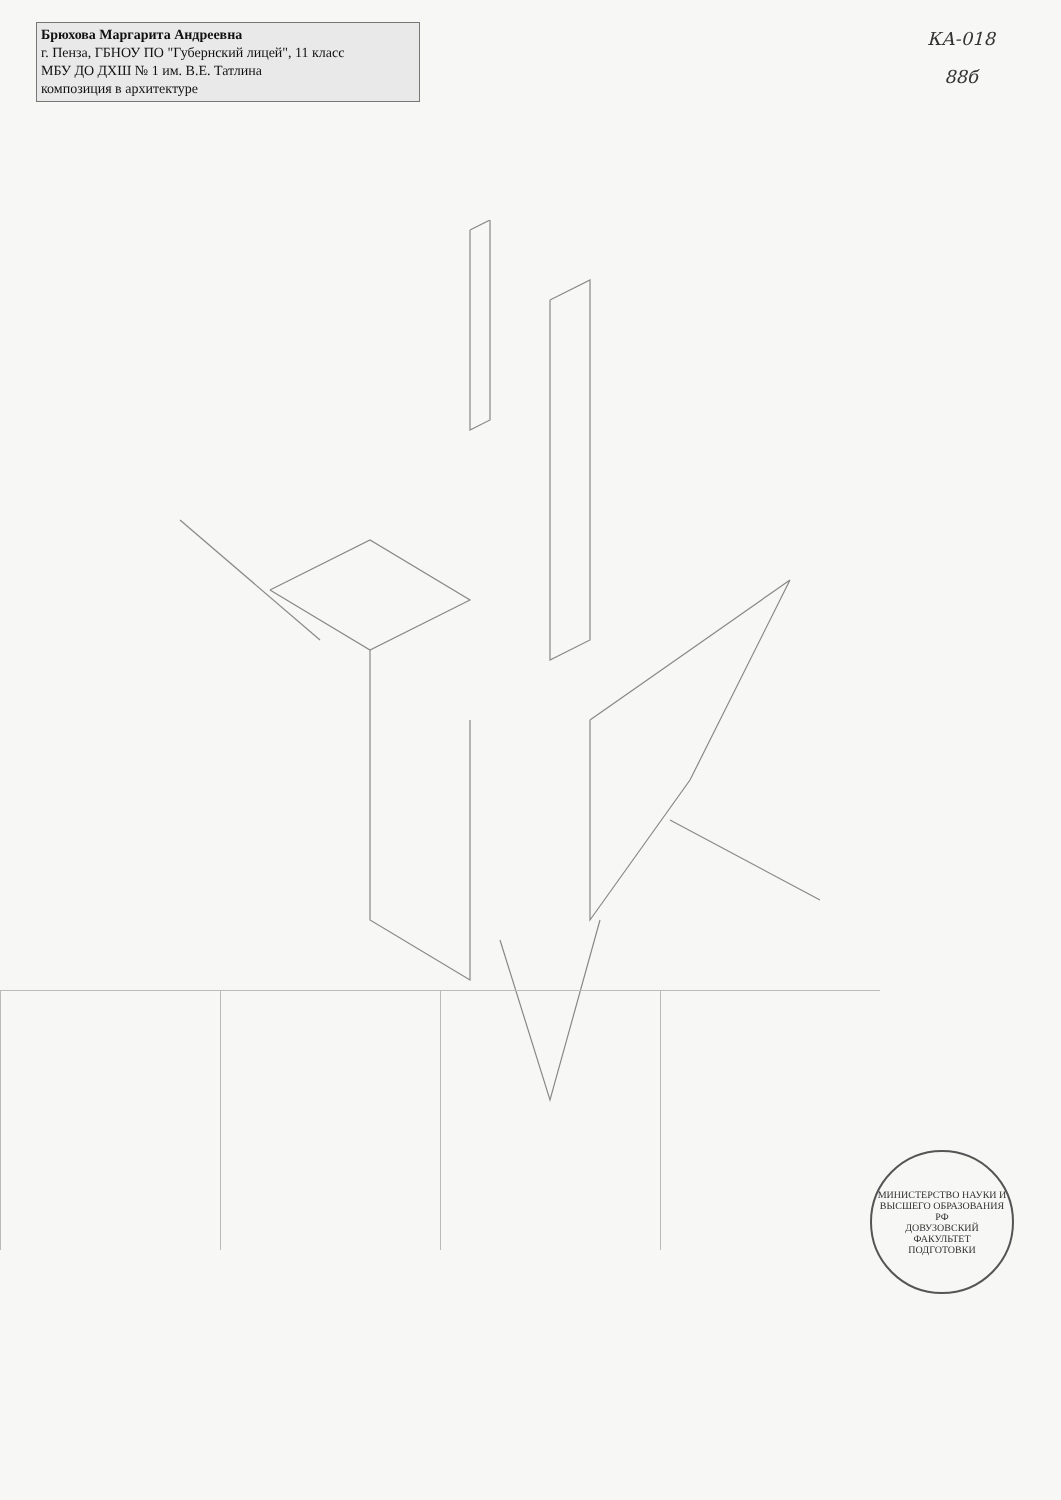Брюхова Маргарита Андреевна
г. Пенза, ГБНОУ ПО "Губернский лицей", 11 класс
МБУ ДО ДХШ № 1 им. В.Е. Татлина
композиция в архитектуре
КА-018
88б
МИНИСТЕРСТВО НАУКИ И ВЫСШЕГО ОБРАЗОВАНИЯ РФ
ДОВУЗОВСКИЙ
ФАКУЛЬТЕТ
ПОДГОТОВКИ